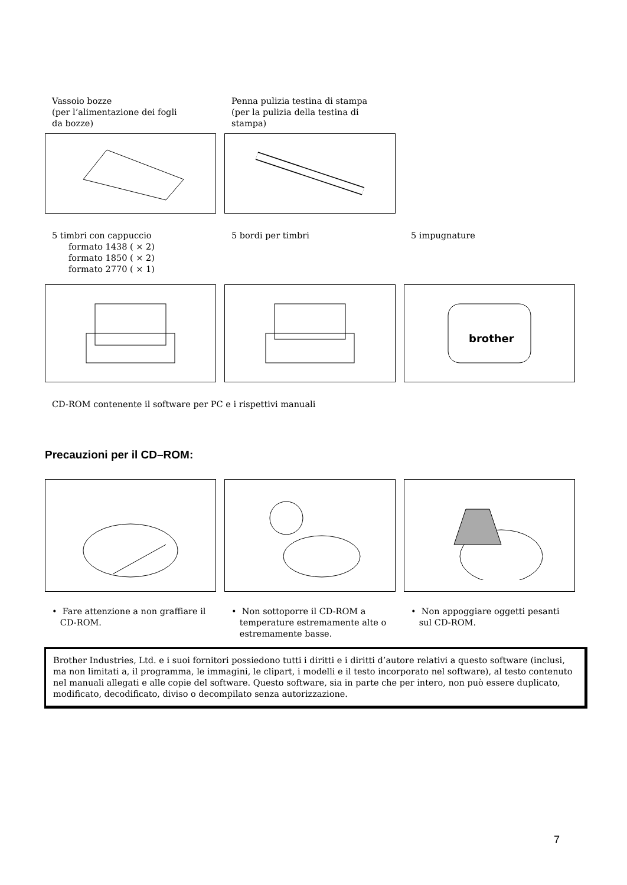Vassoio bozze
(per l’alimentazione dei fogli
da bozze)
Penna pulizia testina di stampa
(per la pulizia della testina di
stampa)
5 timbri con cappuccio
formato 1438 ( × 2)
formato 1850 ( × 2)
formato 2770 ( × 1)
5 bordi per timbri 5 impugnature
brother
CD-ROM contenente il software per PC e i rispettivi manuali
Precauzioni per il CD–ROM:
• Fare attenzione a non graffiare il
CD-ROM.
• Non sottoporre il CD-ROM a
temperature estremamente alte o
estremamente basse.
• Non appoggiare oggetti pesanti
sul CD-ROM.
Brother Industries, Ltd. e i suoi fornitori possiedono tutti i diritti e i diritti d’autore relativi a questo software (inclusi, ma non limitati a, il programma, le immagini, le clipart, i modelli e il testo incorporato nel software), al testo contenuto nel manuali allegati e alle copie del software. Questo software, sia in parte che per intero, non può essere duplicato, modificato, decodificato, diviso o decompilato senza autorizzazione.
7